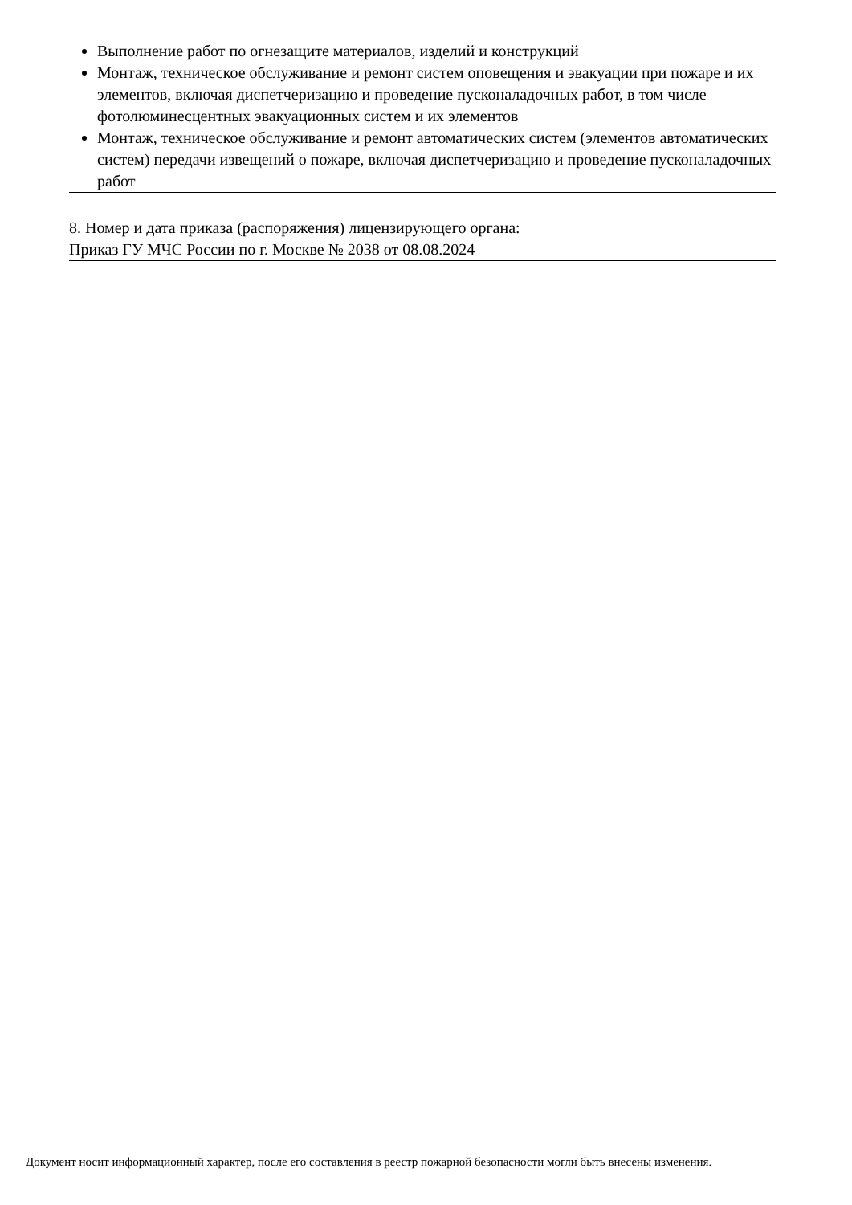Выполнение работ по огнезащите материалов, изделий и конструкций
Монтаж, техническое обслуживание и ремонт систем оповещения и эвакуации при пожаре и их элементов, включая диспетчеризацию и проведение пусконаладочных работ, в том числе фотолюминесцентных эвакуационных систем и их элементов
Монтаж, техническое обслуживание и ремонт автоматических систем (элементов автоматических систем) передачи извещений о пожаре, включая диспетчеризацию и проведение пусконаладочных работ
8. Номер и дата приказа (распоряжения) лицензирующего органа:
Приказ ГУ МЧС России по г. Москве № 2038 от 08.08.2024
Документ носит информационный характер, после его составления в реестр пожарной безопасности могли быть внесены изменения.